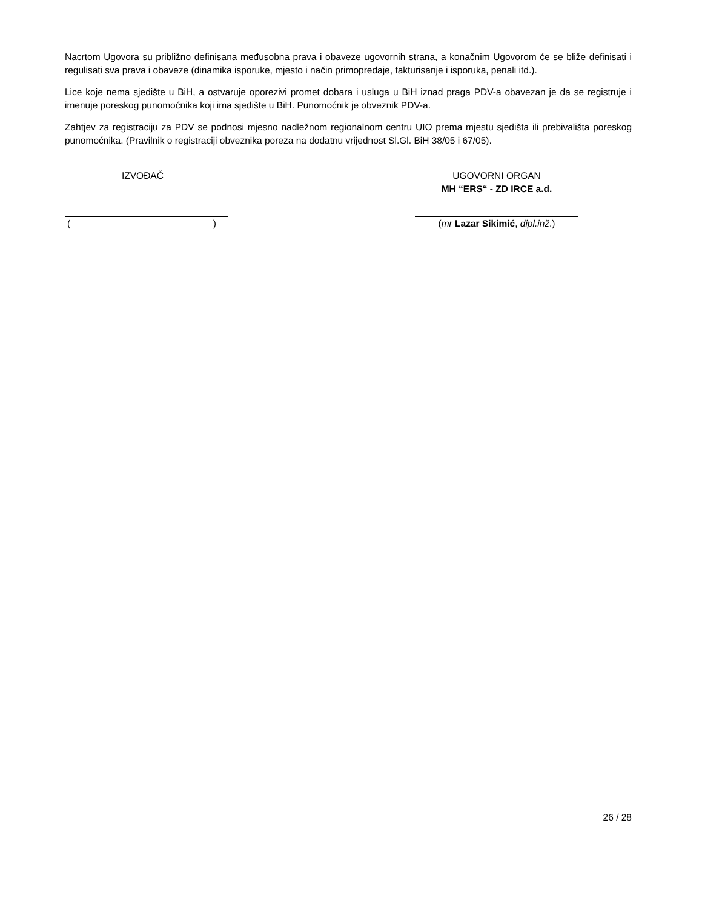Nacrtom Ugovora su približno definisana međusobna prava i obaveze ugovornih strana, a konačnim Ugovorom će se bliže definisati i regulisati sva prava i obaveze (dinamika isporuke, mjesto i način primopredaje, fakturisanje i isporuka, penali itd.).
Lice koje nema sjedište u BiH, a ostvaruje oporezivi promet dobara i usluga u BiH iznad praga PDV-a obavezan je da se registruje i imenuje poreskog punomoćnika koji ima sjedište u BiH. Punomoćnik je obveznik PDV-a.
Zahtjev za registraciju za PDV se podnosi mjesno nadležnom regionalnom centru UIO prema mjestu sjedišta ili prebivališta poreskog punomoćnika. (Pravilnik o registraciji obveznika poreza na dodatnu vrijednost Sl.Gl. BiH 38/05 i 67/05).
IZVOĐAČ
()
UGOVORNI ORGAN
MH “ERS“ - ZD IRCE a.d.
(mr Lazar Sikimić, dipl.inž.)
26 / 28